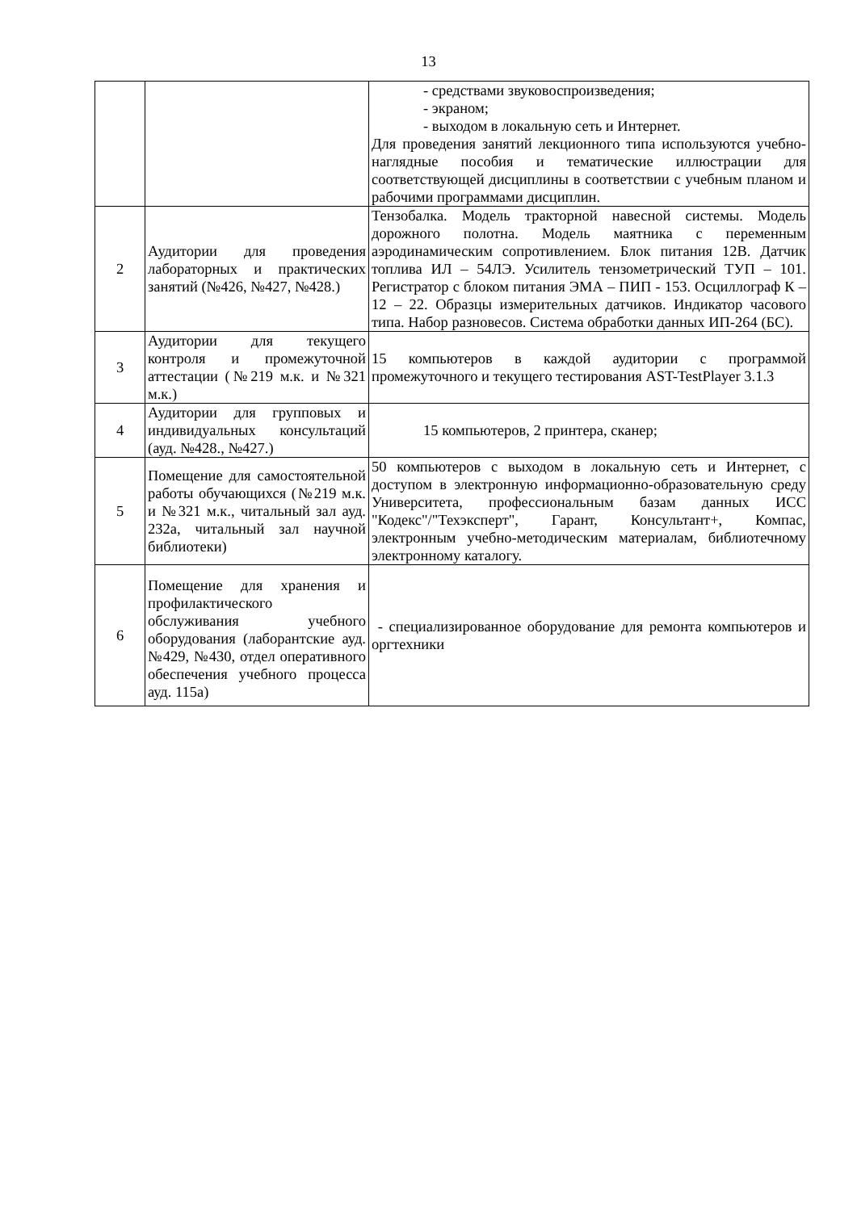13
| | | - средствами звуковоспроизведения; - экраном; - выходом в локальную сеть и Интернет. Для проведения занятий лекционного типа используются учебно-наглядные пособия и тематические иллюстрации для соответствующей дисциплины в соответствии с учебным планом и рабочими программами дисциплин. |
| 2 | Аудитории для проведения лабораторных и практических занятий (№426, №427, №428.) | Тензобалка. Модель тракторной навесной системы. Модель дорожного полотна. Модель маятника с переменным аэродинамическим сопротивлением. Блок питания 12В. Датчик топлива ИЛ – 54ЛЭ. Усилитель тензометрический ТУП – 101. Регистратор с блоком питания ЭМА – ПИП - 153. Осциллограф К – 12 – 22. Образцы измерительных датчиков. Индикатор часового типа. Набор разновесов. Система обработки данных ИП-264 (БС). |
| 3 | Аудитории для текущего контроля и промежуточной аттестации (№219 м.к. и №321 м.к.) | 15 компьютеров в каждой аудитории с программой промежуточного и текущего тестирования AST-TestPlayer 3.1.3 |
| 4 | Аудитории для групповых и индивидуальных консультаций (ауд. №428., №427.) | 15 компьютеров, 2 принтера, сканер; |
| 5 | Помещение для самостоятельной работы обучающихся (№219 м.к. и №321 м.к., читальный зал ауд. 232а, читальный зал научной библиотеки) | 50 компьютеров с выходом в локальную сеть и Интернет, с доступом в электронную информационно-образовательную среду Университета, профессиональным базам данных ИСС "Кодекс"/"Техэксперт", Гарант, Консультант+, Компас, электронным учебно-методическим материалам, библиотечному электронному каталогу. |
| 6 | Помещение для хранения и профилактического обслуживания учебного оборудования (лаборантские ауд. №429, №430, отдел оперативного обеспечения учебного процесса ауд. 115а) | - специализированное оборудование для ремонта компьютеров и оргтехники |